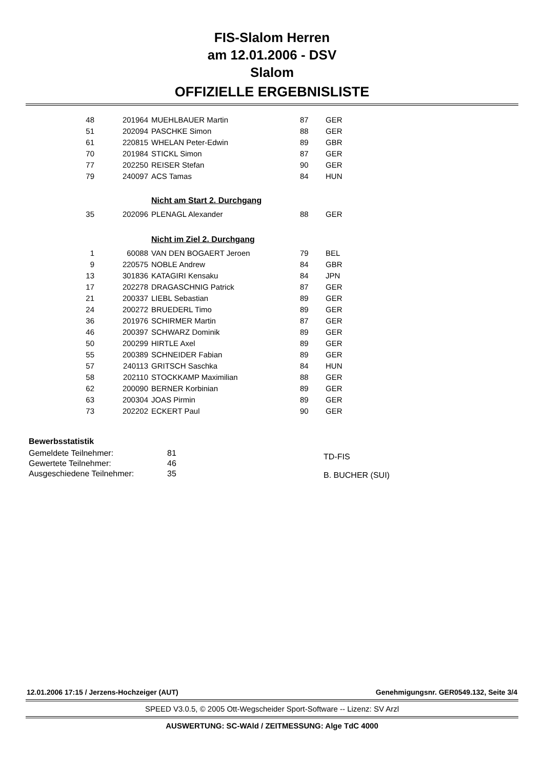FIS-Slalom Herren
am 12.01.2006 - DSV
Slalom
OFFIZIELLE ERGEBNISLISTE
| 48 | 201964 | MUEHLBAUER Martin | 87 | GER |
| 51 | 202094 | PASCHKE Simon | 88 | GER |
| 61 | 220815 | WHELAN Peter-Edwin | 89 | GBR |
| 70 | 201984 | STICKL Simon | 87 | GER |
| 77 | 202250 | REISER Stefan | 90 | GER |
| 79 | 240097 | ACS Tamas | 84 | HUN |
Nicht am Start 2. Durchgang
| 35 | 202096 | PLENAGL Alexander | 88 | GER |
Nicht im Ziel 2. Durchgang
| 1 | 60088 | VAN DEN BOGAERT Jeroen | 79 | BEL |
| 9 | 220575 | NOBLE Andrew | 84 | GBR |
| 13 | 301836 | KATAGIRI Kensaku | 84 | JPN |
| 17 | 202278 | DRAGASCHNIG Patrick | 87 | GER |
| 21 | 200337 | LIEBL Sebastian | 89 | GER |
| 24 | 200272 | BRUEDERL Timo | 89 | GER |
| 36 | 201976 | SCHIRMER Martin | 87 | GER |
| 46 | 200397 | SCHWARZ Dominik | 89 | GER |
| 50 | 200299 | HIRTLE Axel | 89 | GER |
| 55 | 200389 | SCHNEIDER Fabian | 89 | GER |
| 57 | 240113 | GRITSCH Saschka | 84 | HUN |
| 58 | 202110 | STOCKKAMP Maximilian | 88 | GER |
| 62 | 200090 | BERNER Korbinian | 89 | GER |
| 63 | 200304 | JOAS Pirmin | 89 | GER |
| 73 | 202202 | ECKERT Paul | 90 | GER |
Bewerbsstatistik
| Gemeldete Teilnehmer: | 81 |
| Gewertete Teilnehmer: | 46 |
| Ausgeschiedene Teilnehmer: | 35 |
TD-FIS
B. BUCHER (SUI)
12.01.2006 17:15 / Jerzens-Hochzeiger (AUT) Genehmigungsnr. GER0549.132, Seite 3/4
SPEED V3.0.5, © 2005 Ott-Wegscheider Sport-Software -- Lizenz: SV Arzl
AUSWERTUNG: SC-WAld / ZEITMESSUNG: Alge TdC 4000